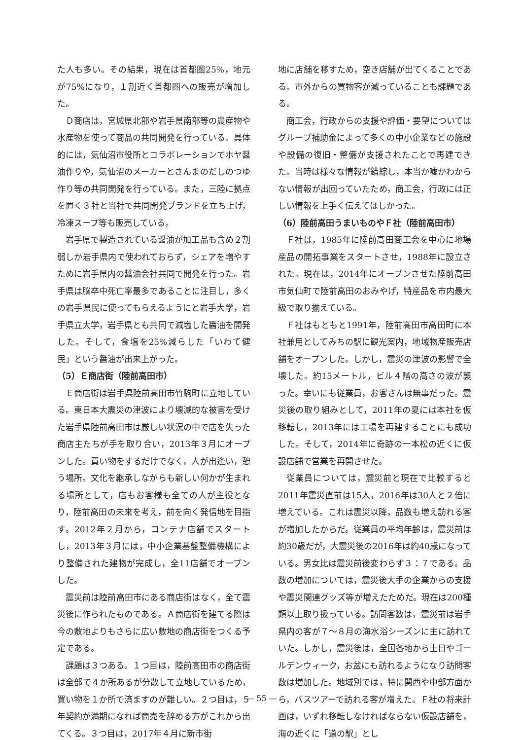た人も多い。その結果，現在は首都圏25%，地元が75%になり，１割近く首都圏への販売が増加した。
Ｄ商店は，宮城県北部や岩手県南部等の農産物や水産物を使って商品の共同開発を行っている。具体的には，気仙沼市役所とコラボレーションでホヤ醤油作りや，気仙沼のメーカーとさんまのだしのつゆ作り等の共同開発を行っている。また，三陸に拠点を置く３社と当社で共同開発ブランドを立ち上げ，冷凍スープ等も販売している。
岩手県で製造されている醤油が加工品も含め２割弱しか岩手県内で使われておらず，シェアを増やすために岩手県内の醤油会社共同で開発を行った。岩手県は脳卒中死亡率最多であることに注目し，多くの岩手県民に使ってもらえるようにと岩手大学，岩手県立大学，岩手県とも共同で減塩した醤油を開発した。そして，食塩を25%減らした「いわて健民」という醤油が出来上がった。
（5）Ｅ商店街（陸前高田市）
Ｅ商店街は岩手県陸前高田市竹駒町に立地している。東日本大震災の津波により壊滅的な被害を受けた岩手県陸前高田市は厳しい状況の中で店を失った商店主たちが手を取り合い，2013年３月にオープンした。買い物をするだけでなく，人が出逢い，憩う場所。文化を継承しながらも新しい何かが生まれる場所として，店もお客様も全ての人が主役となり，陸前高田の未来を考え，前を向く発信地を目指す。2012年２月から，コンテナ店舗でスタートし，2013年３月には，中小企業基盤整備機構により整備された建物が完成し，全11店舗でオープンした。
震災前は陸前高田市にある商店街はなく，全て震災後に作られたものである。Ａ商店街を建てる際は今の敷地よりもさらに広い敷地の商店街をつくる予定である。
課題は３つある。１つ目は，陸前高田市の商店街は全部で４か所あるが分散して立地しているため，買い物を１か所で済ますのが難しい。２つ目は，５年契約が満期になれば商売を辞める方がこれから出てくる。３つ目は，2017年４月に新市街
地に店舗を移すため，空き店舗が出てくることである。市外からの買物客が減っていることも課題である。
商工会，行政からの支援や評価・要望についてはグループ補助金によって多くの中小企業などの施設や設備の復旧・整備が支援されたことで再建できた。当時は様々な情報が錯綜し，本当か嘘かわからない情報が出回っていたため，商工会，行政には正しい情報を上手く伝えてほしかった。
（6）陸前高田うまいものやＦ社（陸前高田市）
Ｆ社は，1985年に陸前高田商工会を中心に地場産品の開拓事業をスタートさせ，1988年に設立された。現在は，2014年にオープンさせた陸前高田市気仙町で陸前高田のおみやげ，特産品を市内最大級で取り揃えている。
Ｆ社はもともと1991年，陸前高田市高田町に本社兼用としてみちの駅に観光案内，地域物産販売店舗をオープンした。しかし，震災の津波の影響で全壊した。約15メートル，ビル４階の高さの波が襲った。幸いにも従業員，お客さんは無事だった。震災後の取り組みとして，2011年の夏には本社を仮移転し，2013年には工場を再建することにも成功した。そして，2014年に奇跡の一本松の近くに仮設店舗で営業を再開させた。
従業員については，震災前と現在で比較すると2011年震災直前は15人，2016年は30人と２倍に増えている。これは震災以降，品数も増え訪れる客が増加したからだ。従業員の平均年齢は，震災前は約30歳だが，大震災後の2016年は約40歳になっている。男女比は震災前後変わらず３：７である。品数の増加については，震災後大手の企業からの支援や震災関連グッズ等が増えたためだ。現在は200種類以上取り扱っている。訪問客数は，震災前は岩手県内の客が７～８月の海水浴シーズンに主に訪れていた。しかし，震災後は，全国各地から土日やゴールデンウィーク，お盆にも訪れるようになり訪問客数は増加した。地域別では，特に関西や中部方面から，バスツアーで訪れる客が増えた。Ｆ社の将来計画は，いずれ移転しなければならない仮設店舗を，海の近くに「道の駅」とし
― 55 ―